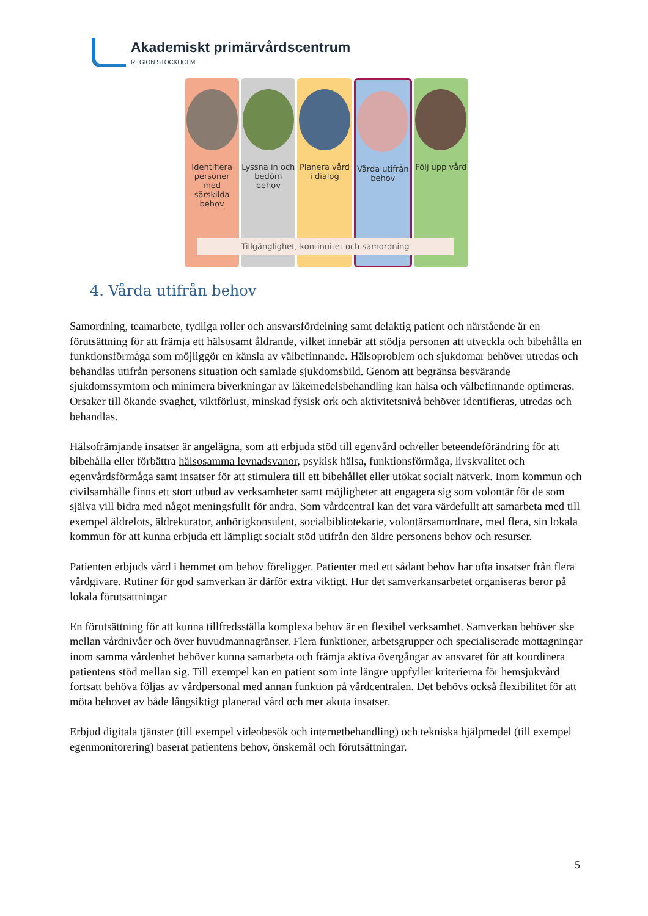Akademiskt primärvårdscentrum
REGION STOCKHOLM
Identifiera personer med särskilda behov
Lyssna in och bedöm behov Planera vård i dialog Vårda utifrån behov Följ upp vård
Tillgänglighet, kontinuitet och samordning
4. Vårda utifrån behov
Samordning, teamarbete, tydliga roller och ansvarsfördelning samt delaktig patient och närstående är en förutsättning för att främja ett hälsosamt åldrande, vilket innebär att stödja personen att utveckla och bibehålla en funktionsförmåga som möjliggör en känsla av välbefinnande. Hälsoproblem och sjukdomar behöver utredas och behandlas utifrån personens situation och samlade sjukdomsbild. Genom att begränsa besvärande sjukdomssymtom och minimera biverkningar av läkemedelsbehandling kan hälsa och välbefinnande optimeras. Orsaker till ökande svaghet, viktförlust, minskad fysisk ork och aktivitetsnivå behöver identifieras, utredas och behandlas.
Hälsofrämjande insatser är angelägna, som att erbjuda stöd till egenvård och/eller beteendeförändring för att bibehålla eller förbättra hälsosamma levnadsvanor, psykisk hälsa, funktionsförmåga, livskvalitet och egenvårdsförmåga samt insatser för att stimulera till ett bibehållet eller utökat socialt nätverk. Inom kommun och civilsamhälle finns ett stort utbud av verksamheter samt möjligheter att engagera sig som volontär för de som själva vill bidra med något meningsfullt för andra. Som vårdcentral kan det vara värdefullt att samarbeta med till exempel äldrelots, äldrekurator, anhörigkonsulent, socialbibliotekarie, volontärsamordnare, med flera, sin lokala kommun för att kunna erbjuda ett lämpligt socialt stöd utifrån den äldre personens behov och resurser.
Patienten erbjuds vård i hemmet om behov föreligger. Patienter med ett sådant behov har ofta insatser från flera vårdgivare. Rutiner för god samverkan är därför extra viktigt. Hur det samverkansarbetet organiseras beror på lokala förutsättningar
En förutsättning för att kunna tillfredsställa komplexa behov är en flexibel verksamhet. Samverkan behöver ske mellan vårdnivåer och över huvudmannagränser. Flera funktioner, arbetsgrupper och specialiserade mottagningar inom samma vårdenhet behöver kunna samarbeta och främja aktiva övergångar av ansvaret för att koordinera patientens stöd mellan sig. Till exempel kan en patient som inte längre uppfyller kriterierna för hemsjukvård fortsatt behöva följas av vårdpersonal med annan funktion på vårdcentralen. Det behövs också flexibilitet för att möta behovet av både långsiktigt planerad vård och mer akuta insatser.
Erbjud digitala tjänster (till exempel videobesök och internetbehandling) och tekniska hjälpmedel (till exempel egenmonitorering) baserat patientens behov, önskemål och förutsättningar.
5